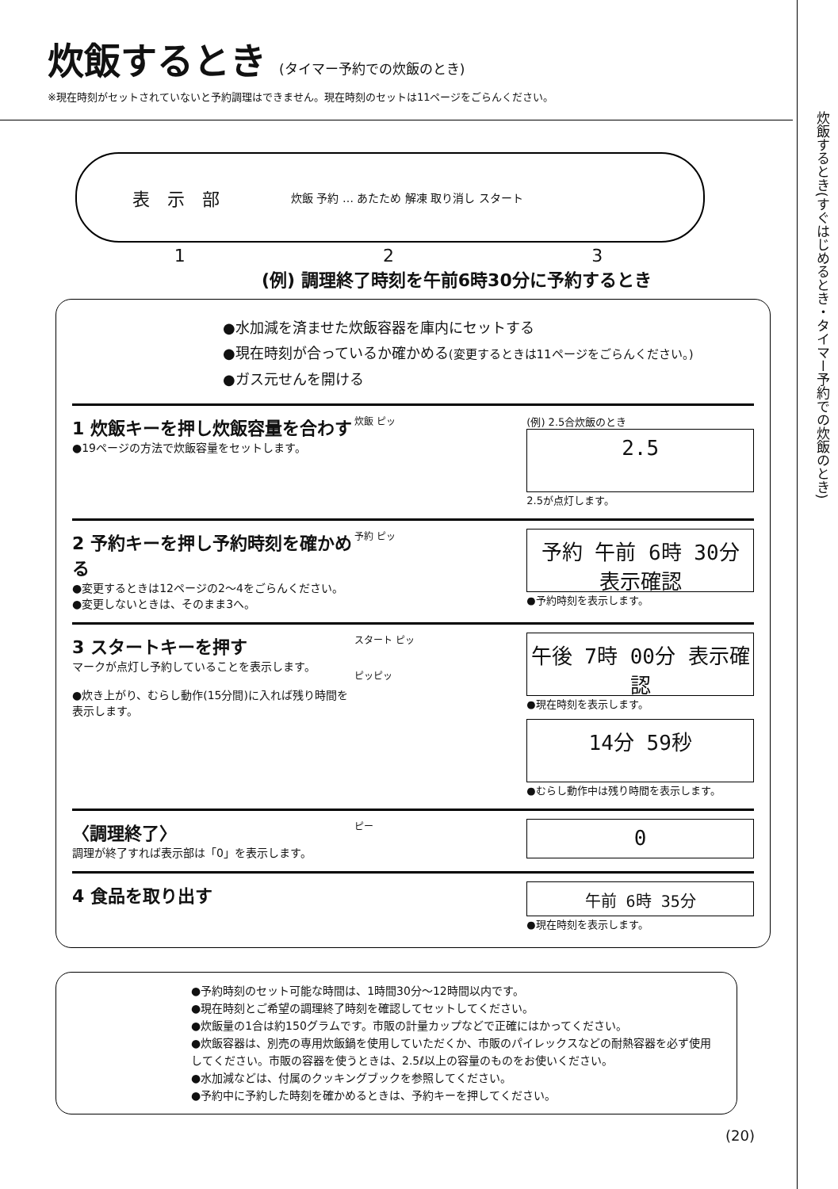炊飯するとき(すぐはじめるとき・タイマー予約での炊飯のとき)
炊飯するとき (タイマー予約での炊飯のとき)
※現在時刻がセットされていないと予約調理はできません。現在時刻のセットは11ページをごらんください。
表　示　部 炊飯 予約 … あたため 解凍 取り消し スタート
1 2 3
(例) 調理終了時刻を午前6時30分に予約するとき
●水加減を済ませた炊飯容器を庫内にセットする
●現在時刻が合っているか確かめる(変更するときは11ページをごらんください。)
●ガス元せんを開ける
1 炊飯キーを押し炊飯容量を合わす
●19ページの方法で炊飯容量をセットします。
炊飯 ピッ (例) 2.5合炊飯のとき
2.5
2.5が点灯します。
2 予約キーを押し予約時刻を確かめる
●変更するときは12ページの2〜4をごらんください。
●変更しないときは、そのまま3へ。
予約 ピッ
予約 午前 6時 30分 表示確認
●予約時刻を表示します。
3 スタートキーを押す
マークが点灯し予約していることを表示します。
●炊き上がり、むらし動作(15分間)に入れば残り時間を表示します。
スタート ピッ
ピッピッ
午後 7時 00分 表示確認
●現在時刻を表示します。
14分 59秒
●むらし動作中は残り時間を表示します。
〈調理終了〉
調理が終了すれば表示部は「0」を表示します。
ピー
0
4 食品を取り出す
午前 6時 35分
●現在時刻を表示します。
●予約時刻のセット可能な時間は、1時間30分〜12時間以内です。
●現在時刻とご希望の調理終了時刻を確認してセットしてください。
●炊飯量の1合は約150グラムです。市販の計量カップなどで正確にはかってください。
●炊飯容器は、別売の専用炊飯鍋を使用していただくか、市販のパイレックスなどの耐熱容器を必ず使用してください。市販の容器を使うときは、2.5ℓ以上の容量のものをお使いください。
●水加減などは、付属のクッキングブックを参照してください。
●予約中に予約した時刻を確かめるときは、予約キーを押してください。
(20)